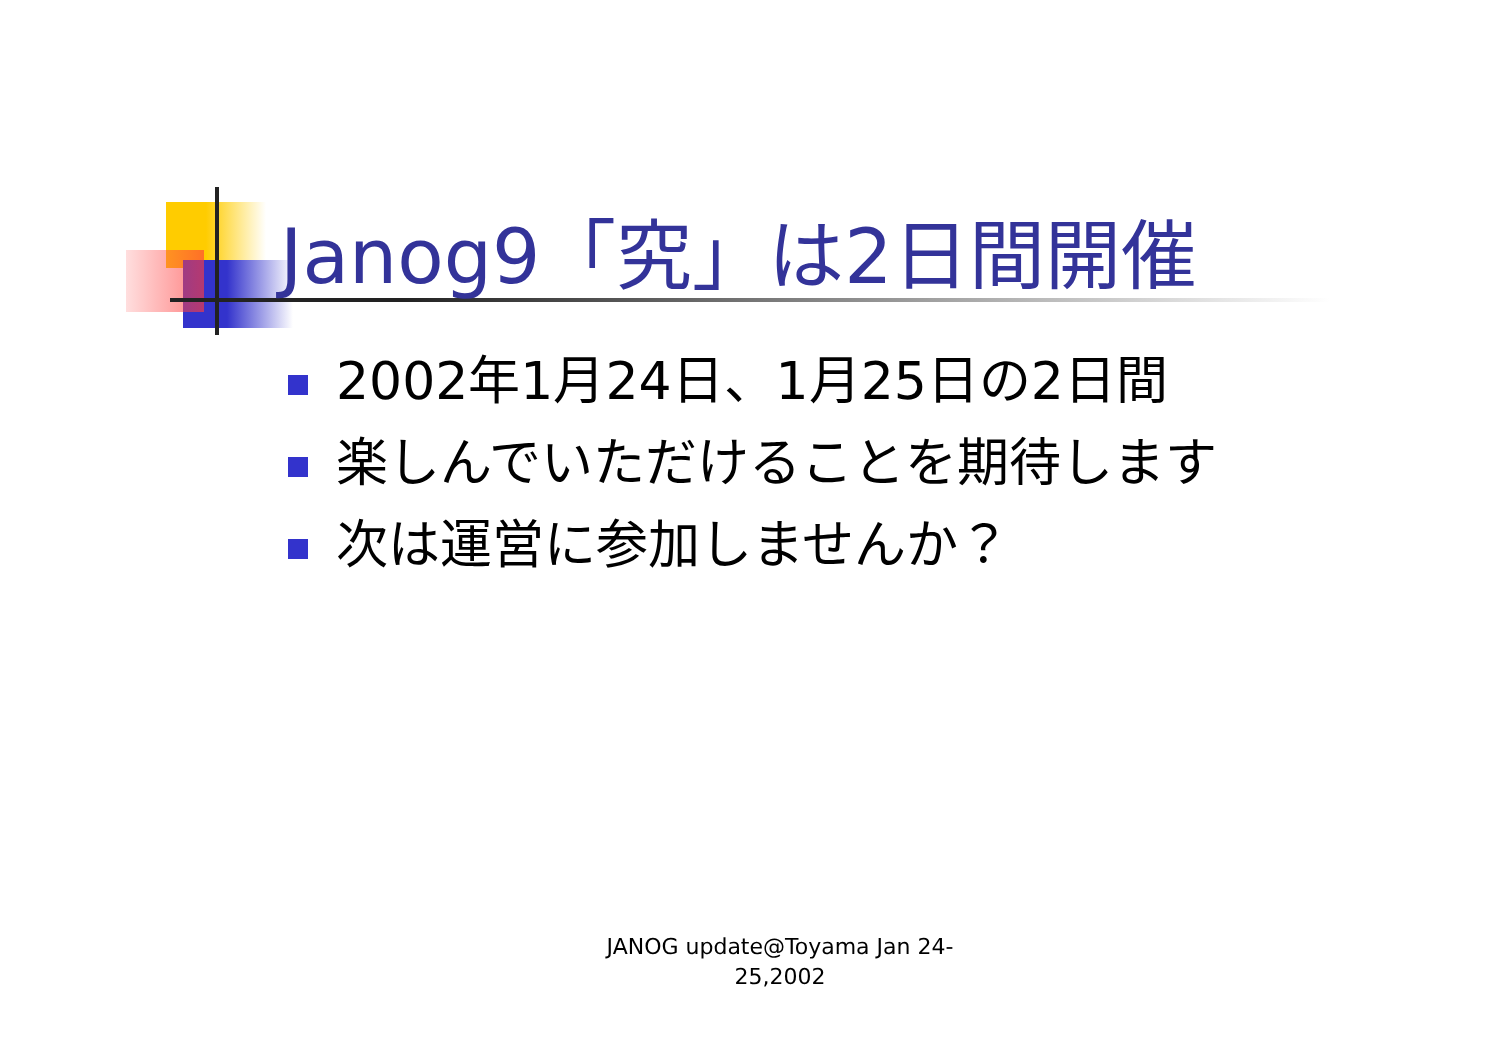Janog9「究」は2日間開催
2002年1月24日、1月25日の2日間
楽しんでいただけることを期待します
次は運営に参加しませんか？
JANOG update@Toyama Jan 24-
25,2002